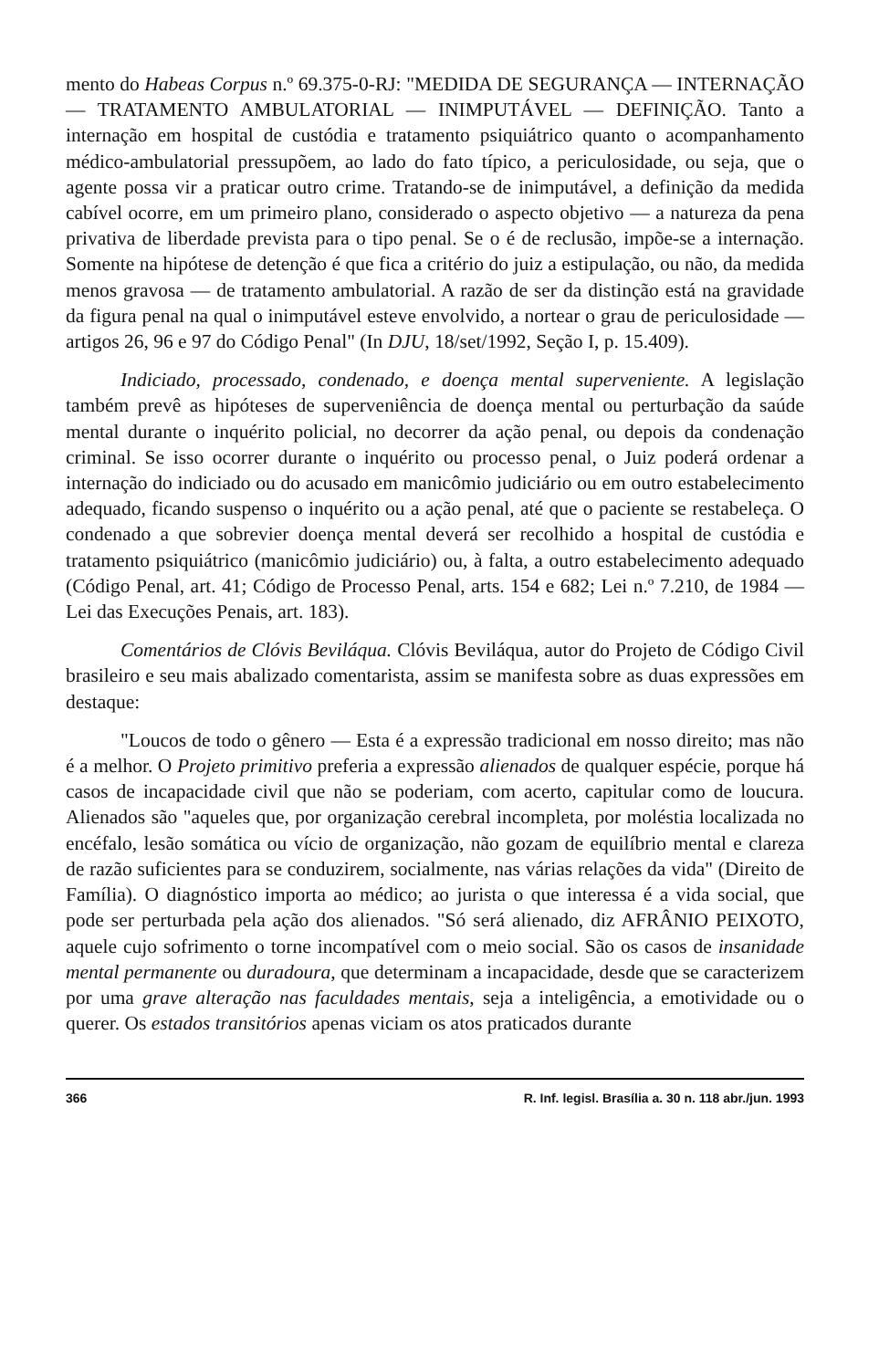mento do Habeas Corpus n.º 69.375-0-RJ: "MEDIDA DE SEGURANÇA — INTERNAÇÃO — TRATAMENTO AMBULATORIAL — INIMPUTÁVEL — DEFINIÇÃO. Tanto a internação em hospital de custódia e tratamento psiquiátrico quanto o acompanhamento médico-ambulatorial pressupõem, ao lado do fato típico, a periculosidade, ou seja, que o agente possa vir a praticar outro crime. Tratando-se de inimputável, a definição da medida cabível ocorre, em um primeiro plano, considerado o aspecto objetivo — a natureza da pena privativa de liberdade prevista para o tipo penal. Se o é de reclusão, impõe-se a internação. Somente na hipótese de detenção é que fica a critério do juiz a estipulação, ou não, da medida menos gravosa — de tratamento ambulatorial. A razão de ser da distinção está na gravidade da figura penal na qual o inimputável esteve envolvido, a nortear o grau de periculosidade — artigos 26, 96 e 97 do Código Penal" (In DJU, 18/set/1992, Seção I, p. 15.409).
Indiciado, processado, condenado, e doença mental superveniente. A legislação também prevê as hipóteses de superveniência de doença mental ou perturbação da saúde mental durante o inquérito policial, no decorrer da ação penal, ou depois da condenação criminal. Se isso ocorrer durante o inquérito ou processo penal, o Juiz poderá ordenar a internação do indiciado ou do acusado em manicômio judiciário ou em outro estabelecimento adequado, ficando suspenso o inquérito ou a ação penal, até que o paciente se restabeleça. O condenado a que sobrevier doença mental deverá ser recolhido a hospital de custódia e tratamento psiquiátrico (manicômio judiciário) ou, à falta, a outro estabelecimento adequado (Código Penal, art. 41; Código de Processo Penal, arts. 154 e 682; Lei n.º 7.210, de 1984 — Lei das Execuções Penais, art. 183).
Comentários de Clóvis Beviláqua. Clóvis Beviláqua, autor do Projeto de Código Civil brasileiro e seu mais abalizado comentarista, assim se manifesta sobre as duas expressões em destaque:
"Loucos de todo o gênero — Esta é a expressão tradicional em nosso direito; mas não é a melhor. O Projeto primitivo preferia a expressão alienados de qualquer espécie, porque há casos de incapacidade civil que não se poderiam, com acerto, capitular como de loucura. Alienados são "aqueles que, por organização cerebral incompleta, por moléstia localizada no encéfalo, lesão somática ou vício de organização, não gozam de equilíbrio mental e clareza de razão suficientes para se conduzirem, socialmente, nas várias relações da vida" (Direito de Família). O diagnóstico importa ao médico; ao jurista o que interessa é a vida social, que pode ser perturbada pela ação dos alienados. "Só será alienado, diz AFRÂNIO PEIXOTO, aquele cujo sofrimento o torne incompatível com o meio social. São os casos de insanidade mental permanente ou duradoura, que determinam a incapacidade, desde que se caracterizem por uma grave alteração nas faculdades mentais, seja a inteligência, a emotividade ou o querer. Os estados transitórios apenas viciam os atos praticados durante
366 R. Inf. legisl. Brasília a. 30 n. 118 abr./jun. 1993